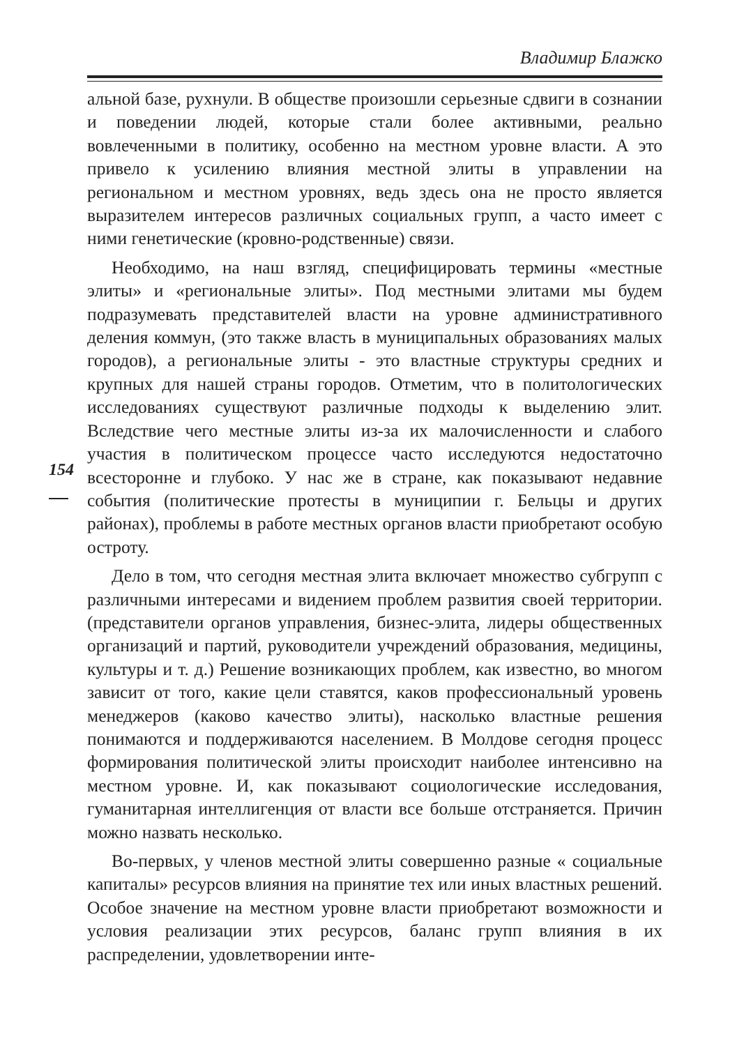Владимир Блажко
154
альной базе, рухнули. В обществе произошли серьезные сдвиги в сознании и поведении людей, которые стали более активными, реально вовлеченными в политику, особенно на местном уровне власти. А это привело к усилению влияния местной элиты в управлении на региональном и местном уровнях, ведь здесь она не просто является выразителем интересов различных социальных групп, а часто имеет с ними генетические (кровно-родственные) связи.
Необходимо, на наш взгляд, специфицировать термины «местные элиты» и «региональные элиты». Под местными элитами мы будем подразумевать представителей власти на уровне административного деления коммун, (это также власть в муниципальных образованиях малых городов), а региональные элиты - это властные структуры средних и крупных для нашей страны городов. Отметим, что в политологических исследованиях существуют различные подходы к выделению элит. Вследствие чего местные элиты из-за их малочисленности и слабого участия в политическом процессе часто исследуются недостаточно всесторонне и глубоко. У нас же в стране, как показывают недавние события (политические протесты в муниципии г. Бельцы и других районах), проблемы в работе местных органов власти приобретают особую остроту.
Дело в том, что сегодня местная элита включает множество субгрупп с различными интересами и видением проблем развития своей территории.(представители органов управления, бизнес-элита, лидеры общественных организаций и партий, руководители учреждений образования, медицины, культуры и т. д.) Решение возникающих проблем, как известно, во многом зависит от того, какие цели ставятся, каков профессиональный уровень менеджеров (каково качество элиты), насколько властные решения понимаются и поддерживаются населением. В Молдове сегодня процесс формирования политической элиты происходит наиболее интенсивно на местном уровне. И, как показывают социологические исследования, гуманитарная интеллигенция от власти все больше отстраняется. Причин можно назвать несколько.
Во-первых, у членов местной элиты совершенно разные « социальные капиталы» ресурсов влияния на принятие тех или иных властных решений. Особое значение на местном уровне власти приобретают возможности и условия реализации этих ресурсов, баланс групп влияния в их распределении, удовлетворении инте-